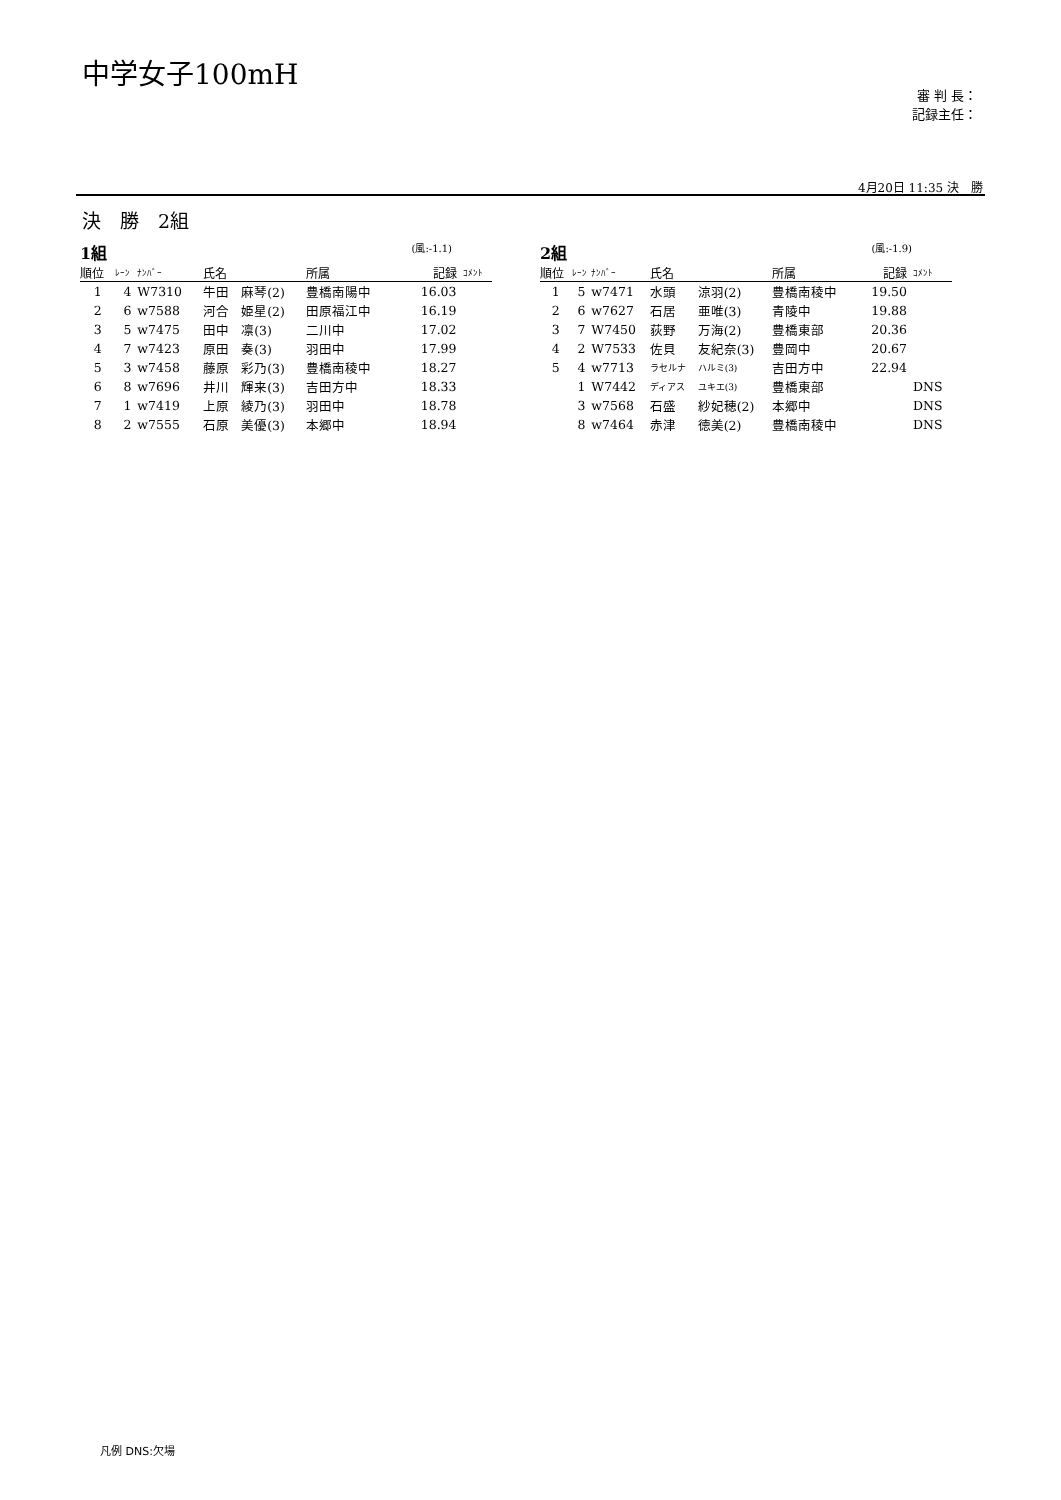中学女子100mH
審 判 長：
記録主任：
4月20日 11:35 決　勝
決　勝　2組
1組 (風:-1.1)
| 順位 | ﾚｰﾝ | ﾅﾝﾊﾞｰ | 氏名 | | 所属 | 記録 | ｺﾒﾝﾄ |
| --- | --- | --- | --- | --- | --- | --- | --- |
| 1 | 4 | W7310 | 牛田 | 麻琴(2) | 豊橋南陽中 | 16.03 | |
| 2 | 6 | w7588 | 河合 | 姫星(2) | 田原福江中 | 16.19 | |
| 3 | 5 | w7475 | 田中 | 凛(3) | 二川中 | 17.02 | |
| 4 | 7 | w7423 | 原田 | 奏(3) | 羽田中 | 17.99 | |
| 5 | 3 | w7458 | 藤原 | 彩乃(3) | 豊橋南稜中 | 18.27 | |
| 6 | 8 | w7696 | 井川 | 輝来(3) | 吉田方中 | 18.33 | |
| 7 | 1 | w7419 | 上原 | 綾乃(3) | 羽田中 | 18.78 | |
| 8 | 2 | w7555 | 石原 | 美優(3) | 本郷中 | 18.94 | |
2組 (風:-1.9)
| 順位 | ﾚｰﾝ | ﾅﾝﾊﾞｰ | 氏名 | | 所属 | 記録 | ｺﾒﾝﾄ |
| --- | --- | --- | --- | --- | --- | --- | --- |
| 1 | 5 | w7471 | 水頭 | 涼羽(2) | 豊橋南稜中 | 19.50 | |
| 2 | 6 | w7627 | 石居 | 亜唯(3) | 青陵中 | 19.88 | |
| 3 | 7 | W7450 | 荻野 | 万海(2) | 豊橋東部 | 20.36 | |
| 4 | 2 | W7533 | 佐貝 | 友紀奈(3) | 豊岡中 | 20.67 | |
| 5 | 4 | w7713 | ラセルナ | ハルミ(3) | 吉田方中 | 22.94 | |
| | 1 | W7442 | ディアス | ユキエ(3) | 豊橋東部 | | DNS |
| | 3 | w7568 | 石盛 | 紗妃穂(2) | 本郷中 | | DNS |
| | 8 | w7464 | 赤津 | 徳美(2) | 豊橋南稜中 | | DNS |
凡例 DNS:欠場